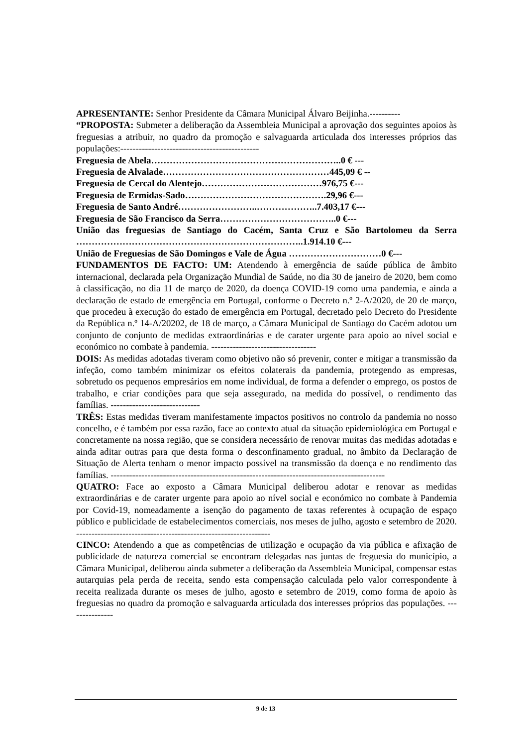APRESENTANTE: Senhor Presidente da Câmara Municipal Álvaro Beijinha.----------
“PROPOSTA: Submeter a deliberação da Assembleia Municipal a aprovação dos seguintes apoios às freguesias a atribuir, no quadro da promoção e salvaguarda articulada dos interesses próprios das populações:---------------------------------------------
Freguesia de Abela……………………………………………………..0 € ---
Freguesia de Alvalade………………………………………………445,09 € --
Freguesia de Cercal do Alentejo…………………………………976,75 €---
Freguesia de Ermidas-Sado……………………………………….29,96 €---
Freguesia de Santo André……………………..………………..7.403,17 €---
Freguesia de São Francisco da Serra………………………………..0 €---
União das freguesias de Santiago do Cacém, Santa Cruz e São Bartolomeu da Serra ………………………………………………………………..1.914.10 €---
União de Freguesias de São Domingos e Vale de Água …………………………0 €---
FUNDAMENTOS DE FACTO: UM: Atendendo à emergência de saúde pública de âmbito internacional, declarada pela Organização Mundial de Saúde, no dia 30 de janeiro de 2020, bem como à classificação, no dia 11 de março de 2020, da doença COVID-19 como uma pandemia, e ainda a declaração de estado de emergência em Portugal, conforme o Decreto n.º 2-A/2020, de 20 de março, que procedeu à execução do estado de emergência em Portugal, decretado pelo Decreto do Presidente da República n.º 14-A/20202, de 18 de março, a Câmara Municipal de Santiago do Cacém adotou um conjunto de conjunto de medidas extraordinárias e de carater urgente para apoio ao nível social e económico no combate à pandemia. ----------------------------------
DOIS: As medidas adotadas tiveram como objetivo não só prevenir, conter e mitigar a transmissão da infeção, como também minimizar os efeitos colaterais da pandemia, protegendo as empresas, sobretudo os pequenos empresários em nome individual, de forma a defender o emprego, os postos de trabalho, e criar condições para que seja assegurado, na medida do possível, o rendimento das famílias. -----------------------------
TRÊS: Estas medidas tiveram manifestamente impactos positivos no controlo da pandemia no nosso concelho, e é também por essa razão, face ao contexto atual da situação epidemiológica em Portugal e concretamente na nossa região, que se considera necessário de renovar muitas das medidas adotadas e ainda aditar outras para que desta forma o desconfinamento gradual, no âmbito da Declaração de Situação de Alerta tenham o menor impacto possível na transmissão da doença e no rendimento das famílias. -----------------------------------------------------------------------------------------
QUATRO: Face ao exposto a Câmara Municipal deliberou adotar e renovar as medidas extraordinárias e de carater urgente para apoio ao nível social e económico no combate à Pandemia por Covid-19, nomeadamente a isenção do pagamento de taxas referentes à ocupação de espaço público e publicidade de estabelecimentos comerciais, nos meses de julho, agosto e setembro de 2020. ---------------------------------------------------------------
CINCO: Atendendo a que as competências de utilização e ocupação da via pública e afixação de publicidade de natureza comercial se encontram delegadas nas juntas de freguesia do município, a Câmara Municipal, deliberou ainda submeter a deliberação da Assembleia Municipal, compensar estas autarquias pela perda de receita, sendo esta compensação calculada pelo valor correspondente à receita realizada durante os meses de julho, agosto e setembro de 2019, como forma de apoio às freguesias no quadro da promoção e salvaguarda articulada dos interesses próprios das populações. ---------------
9 de 13